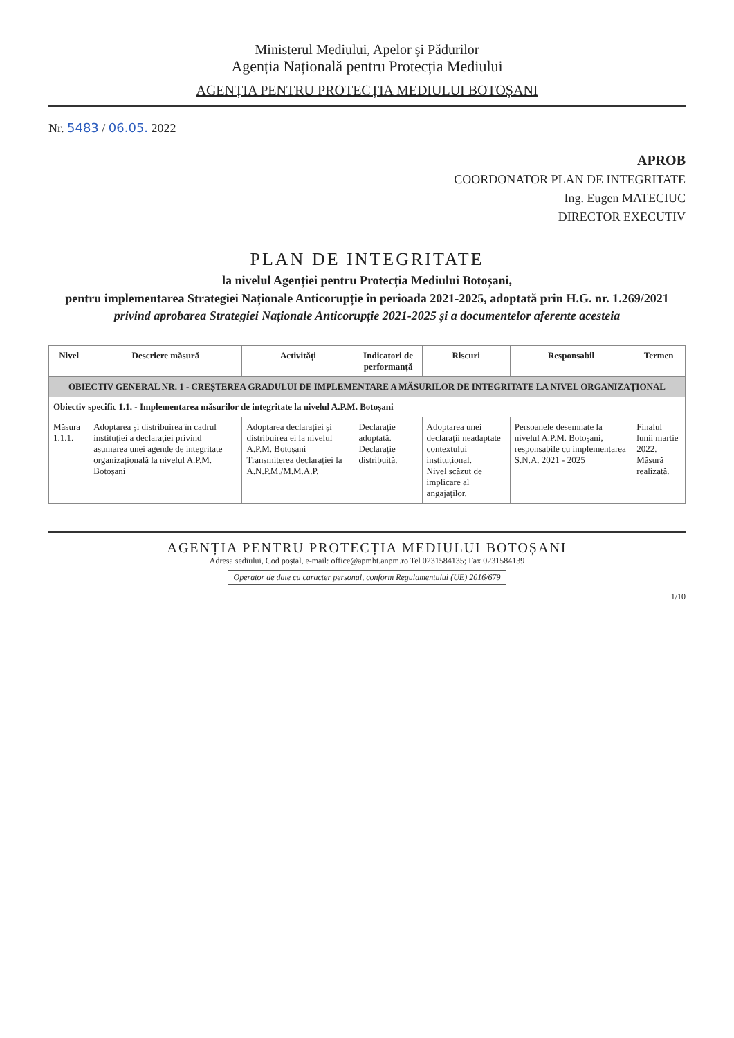Ministerul Mediului, Apelor și Pădurilor
Agenția Națională pentru Protecția Mediului
AGENȚIA PENTRU PROTECȚIA MEDIULUI BOTOȘANI
Nr. 5483 / 06.05. 2022
APROB
COORDONATOR PLAN DE INTEGRITATE
Ing. Eugen MATECIUC
DIRECTOR EXECUTIV
PLAN DE INTEGRITATE
la nivelul Agenției pentru Protecția Mediului Botoșani,
pentru implementarea Strategiei Naționale Anticorupție în perioada 2021-2025, adoptată prin H.G. nr. 1.269/2021
privind aprobarea Strategiei Naționale Anticorupție 2021-2025 și a documentelor aferente acesteia
| Nivel | Descriere măsură | Activități | Indicatori de performanță | Riscuri | Responsabil | Termen |
| --- | --- | --- | --- | --- | --- | --- |
| OBIECTIV GENERAL NR. 1 - CREȘTEREA GRADULUI DE IMPLEMENTARE A MĂSURILOR DE INTEGRITATE LA NIVEL ORGANIZAȚIONAL | | | | | | |
| Obiectiv specific 1.1. - Implementarea măsurilor de integritate la nivelul A.P.M. Botoșani | | | | | | |
| Măsura 1.1.1. | Adoptarea și distribuirea în cadrul instituției a declarației privind asumarea unei agende de integritate organizațională la nivelul A.P.M. Botoșani | Adoptarea declarației și distribuirea ei la nivelul A.P.M. Botoșani Transmiterea declarației la A.N.P.M./M.M.A.P. | Declarație adoptată. Declarație distribuită. | Adoptarea unei declarații neadaptate contextului instituțional. Nivel scăzut de implicare al angajaților. | Persoanele desemnate la nivelul A.P.M. Botoșani, responsabile cu implementarea S.N.A. 2021 - 2025 | Finalul lunii martie 2022. Măsură realizată. |
AGENȚIA PENTRU PROTECȚIA MEDIULUI BOTOȘANI
Adresa sediului, Cod poștal, e-mail: office@apmbt.anpm.ro Tel 0231584135; Fax 0231584139
Operator de date cu caracter personal, conform Regulamentului (UE) 2016/679
1/10